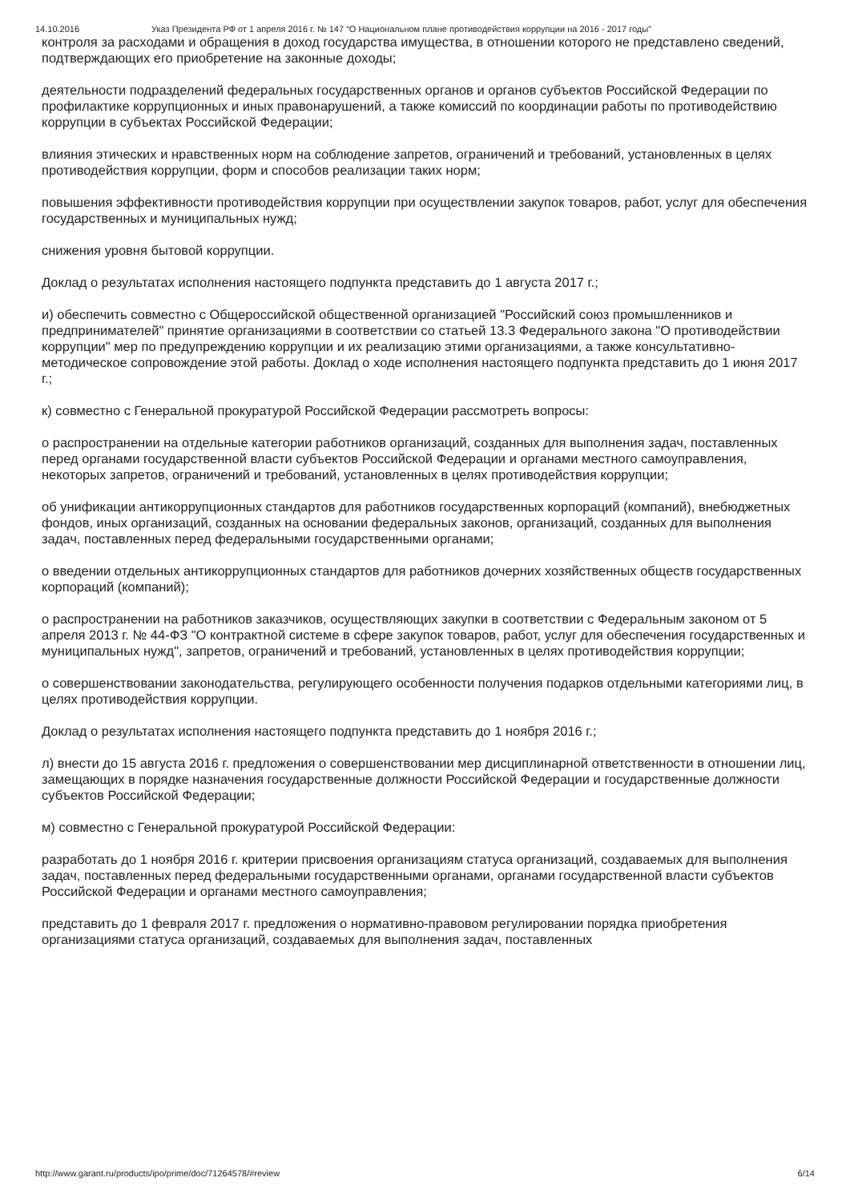14.10.2016 Указ Президента РФ от 1 апреля 2016 г. № 147 “О Национальном плане противодействия коррупции на 2016 - 2017 годы”
контроля за расходами и обращения в доход государства имущества, в отношении которого не представлено сведений, подтверждающих его приобретение на законные доходы;
деятельности подразделений федеральных государственных органов и органов субъектов Российской Федерации по профилактике коррупционных и иных правонарушений, а также комиссий по координации работы по противодействию коррупции в субъектах Российской Федерации;
влияния этических и нравственных норм на соблюдение запретов, ограничений и требований, установленных в целях противодействия коррупции, форм и способов реализации таких норм;
повышения эффективности противодействия коррупции при осуществлении закупок товаров, работ, услуг для обеспечения государственных и муниципальных нужд;
снижения уровня бытовой коррупции.
Доклад о результатах исполнения настоящего подпункта представить до 1 августа 2017 г.;
и) обеспечить совместно с Общероссийской общественной организацией "Российский союз промышленников и предпринимателей" принятие организациями в соответствии со статьей 13.3 Федерального закона "О противодействии коррупции" мер по предупреждению коррупции и их реализацию этими организациями, а также консультативно-методическое сопровождение этой работы. Доклад о ходе исполнения настоящего подпункта представить до 1 июня 2017 г.;
к) совместно с Генеральной прокуратурой Российской Федерации рассмотреть вопросы:
о распространении на отдельные категории работников организаций, созданных для выполнения задач, поставленных перед органами государственной власти субъектов Российской Федерации и органами местного самоуправления, некоторых запретов, ограничений и требований, установленных в целях противодействия коррупции;
об унификации антикоррупционных стандартов для работников государственных корпораций (компаний), внебюджетных фондов, иных организаций, созданных на основании федеральных законов, организаций, созданных для выполнения задач, поставленных перед федеральными государственными органами;
о введении отдельных антикоррупционных стандартов для работников дочерних хозяйственных обществ государственных корпораций (компаний);
о распространении на работников заказчиков, осуществляющих закупки в соответствии с Федеральным законом от 5 апреля 2013 г. № 44-ФЗ "О контрактной системе в сфере закупок товаров, работ, услуг для обеспечения государственных и муниципальных нужд", запретов, ограничений и требований, установленных в целях противодействия коррупции;
о совершенствовании законодательства, регулирующего особенности получения подарков отдельными категориями лиц, в целях противодействия коррупции.
Доклад о результатах исполнения настоящего подпункта представить до 1 ноября 2016 г.;
л) внести до 15 августа 2016 г. предложения о совершенствовании мер дисциплинарной ответственности в отношении лиц, замещающих в порядке назначения государственные должности Российской Федерации и государственные должности субъектов Российской Федерации;
м) совместно с Генеральной прокуратурой Российской Федерации:
разработать до 1 ноября 2016 г. критерии присвоения организациям статуса организаций, создаваемых для выполнения задач, поставленных перед федеральными государственными органами, органами государственной власти субъектов Российской Федерации и органами местного самоуправления;
представить до 1 февраля 2017 г. предложения о нормативно-правовом регулировании порядка приобретения организациями статуса организаций, создаваемых для выполнения задач, поставленных
http://www.garant.ru/products/ipo/prime/doc/71264578/#review 6/14